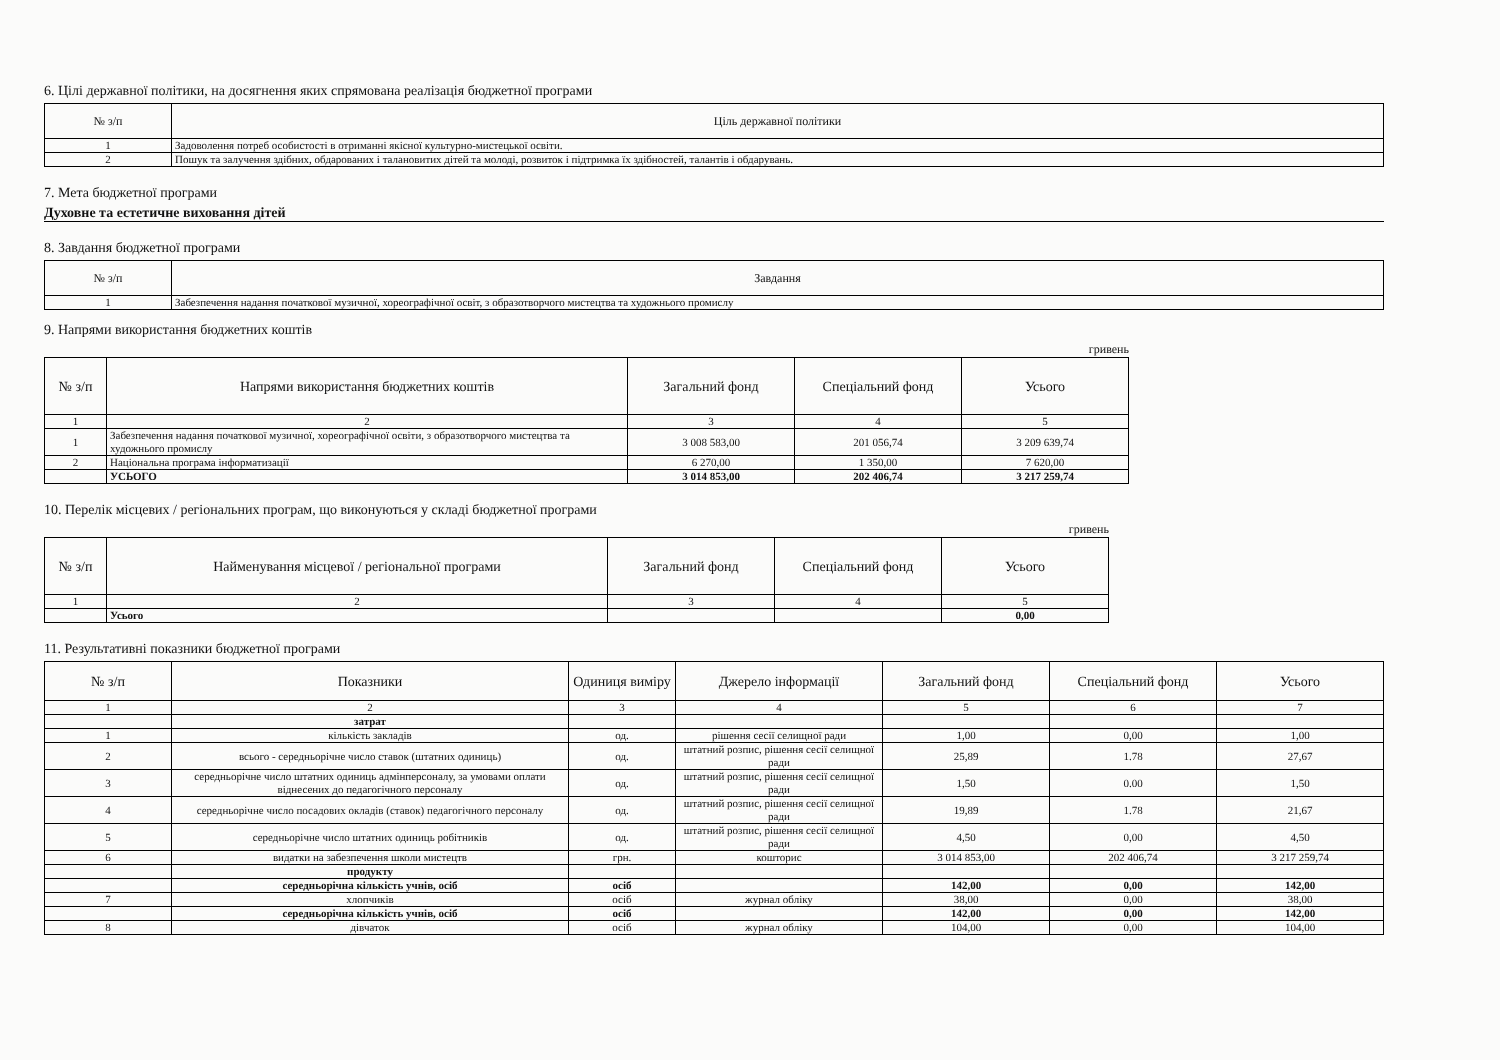6. Цілі державної політики, на досягнення яких спрямована реалізація бюджетної програми
| № з/п | Ціль державної політики |
| --- | --- |
| 1 | Задоволення потреб особистості в отриманні якісної культурно-мистецької освіти. |
| 2 | Пошук та залучення здібних, обдарованих і талановитих дітей та молоді, розвиток і підтримка їх здібностей, талантів і обдарувань. |
7. Мета бюджетної програми
Духовне та естетичне виховання дітей
8. Завдання бюджетної програми
| № з/п | Завдання |
| --- | --- |
| 1 | Забезпечення надання початкової музичної, хореографічної освіт, з образотворчого мистецтва та художнього промислу |
9. Напрями використання бюджетних коштів
гривень
| № з/п | Напрями використання бюджетних коштів | Загальний фонд | Спеціальний фонд | Усього |
| --- | --- | --- | --- | --- |
| 1 | 2 | 3 | 4 | 5 |
| 1 | Забезпечення надання початкової музичної, хореографічної освіти, з образотворчого мистецтва та художнього промислу | 3 008 583,00 | 201 056,74 | 3 209 639,74 |
| 2 | Національна програма інформатизації | 6 270,00 | 1 350,00 | 7 620,00 |
| | УСЬОГО | 3 014 853,00 | 202 406,74 | 3 217 259,74 |
10. Перелік місцевих / регіональних програм, що виконуються у складі бюджетної програми
гривень
| № з/п | Найменування місцевої / регіональної програми | Загальний фонд | Спеціальний фонд | Усього |
| --- | --- | --- | --- | --- |
| 1 | 2 | 3 | 4 | 5 |
| | Усього | | | 0,00 |
11. Результативні показники бюджетної програми
| № з/п | Показники | Одиниця виміру | Джерело інформації | Загальний фонд | Спеціальний фонд | Усього |
| --- | --- | --- | --- | --- | --- | --- |
| 1 | 2 | 3 | 4 | 5 | 6 | 7 |
| | затрат | | | | | |
| 1 | кількість закладів | од. | рішення сесії селищної ради | 1,00 | 0,00 | 1,00 |
| 2 | всього - середньорічне число ставок (штатних одиниць) | од. | штатний розпис, рішення сесії селищної ради | 25,89 | 1.78 | 27,67 |
| 3 | середньорічне число штатних одиниць адмінперсоналу, за умовами оплати віднесених до педагогічного персоналу | од. | штатний розпис, рішення сесії селищної ради | 1,50 | 0.00 | 1,50 |
| 4 | середньорічне число посадових окладів (ставок) педагогічного персоналу | од. | штатний розпис, рішення сесії селищної ради | 19,89 | 1.78 | 21,67 |
| 5 | середньорічне число штатних одиниць робітників | од. | штатний розпис, рішення сесії селищної ради | 4,50 | 0,00 | 4,50 |
| 6 | видатки на забезпечення школи мистецтв | грн. | кошторис | 3 014 853,00 | 202 406,74 | 3 217 259,74 |
| | продукту | | | | | |
| | середньорічна кількість учнів, осіб | осіб | | 142,00 | 0,00 | 142,00 |
| 7 | хлопчиків | осіб | журнал обліку | 38,00 | 0,00 | 38,00 |
| | середньорічна кількість учнів, осіб | осіб | | 142,00 | 0,00 | 142,00 |
| 8 | дівчаток | осіб | журнал обліку | 104,00 | 0,00 | 104,00 |